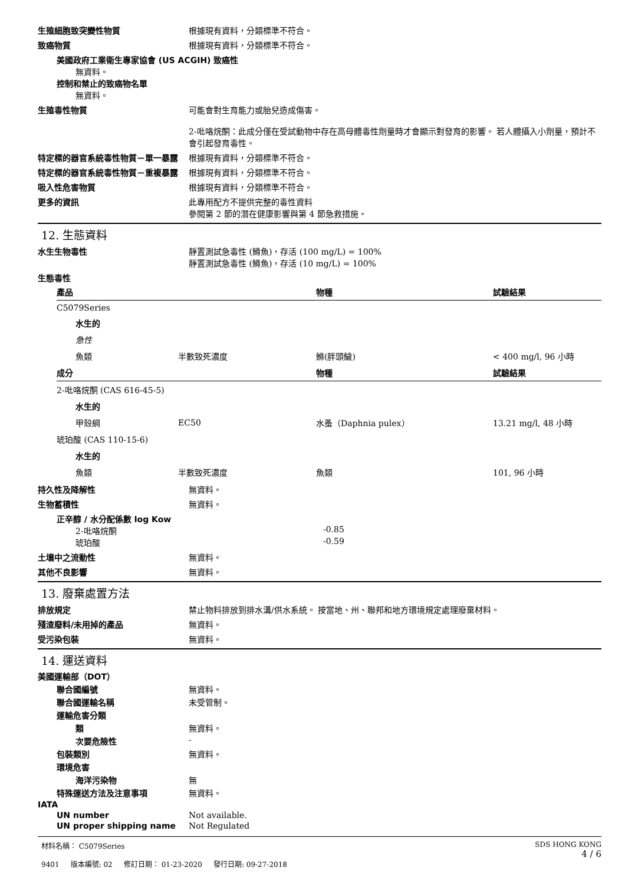生殖細胞致突變性物質 根據現有資料，分類標準不符合。
致癌物質 根據現有資料，分類標準不符合。
美國政府工業衛生專家協會 (US ACGIH) 致癌性
無資料。
控制和禁止的致癌物名單
無資料。
生殖毒性物質 可能會對生育能力或胎兒造成傷害。
2-吡咯烷酮：此成分僅在受試動物中存在高母體毒性劑量時才會顯示對發育的影響。 若人體攝入小劑量，預計不會引起發育毒性。
特定標的器官系統毒性物質－單一暴露 根據現有資料，分類標準不符合。
特定標的器官系統毒性物質－重複暴露 根據現有資料，分類標準不符合。
吸入性危害物質 根據現有資料，分類標準不符合。
更多的資訊 此專用配方不提供完整的毒性資料
參閱第 2 節的潛在健康影響與第 4 節急救措施。
12. 生態資料
水生生物毒性 靜置測試急毒性 (鱒魚)，存活 (100 mg/L) = 100%
靜置測試急毒性 (鱒魚)，存活 (10 mg/L) = 100%
生態毒性
| 產品 | | 物種 | 試驗結果 |
| --- | --- | --- | --- |
| C5079Series | | | |
| 水生的 | | | |
| 急性 | | | |
| 魚類 | 半數致死濃度 | 鰷(胖頭鱥) | < 400 mg/l, 96 小時 |
| 成分 | | 物種 | 試驗結果 |
| 2-吡咯烷酮 (CAS 616-45-5) | | | |
| 水生的 | | | |
| 甲殼綱 | EC50 | 水蚤（Daphnia pulex） | 13.21 mg/l, 48 小時 |
| 琥珀酸 (CAS 110-15-6) | | | |
| 水生的 | | | |
| 魚類 | 半數致死濃度 | 魚類 | 101, 96 小時 |
持久性及降解性 無資料。
生物蓄積性 無資料。
正辛醇 / 水分配係數 log Kow
2-吡咯烷酮 -0.85
琥珀酸 -0.59
土壤中之流動性 無資料。
其他不良影響 無資料。
13. 廢棄處置方法
排放規定 禁止物料排放到排水溝/供水系統。 按當地、州、聯邦和地方環境規定處理廢棄材料。
殘渣廢料/未用掉的產品 無資料。
受污染包裝 無資料。
14. 運送資料
美國運輸部（DOT）
聯合國編號 無資料。
聯合國運輸名稱 未受管制。
運輸危害分類
類 無資料。
次要危險性 -
包裝類別 無資料。
環境危害
海洋污染物 無
特殊運送方法及注意事項 無資料。
IATA
UN number Not available.
UN proper shipping name Not Regulated
材料名稱： C5079Series
9401 版本編號: 02 修訂日期： 01-23-2020 發行日期: 09-27-2018
SDS HONG KONG
4 / 6